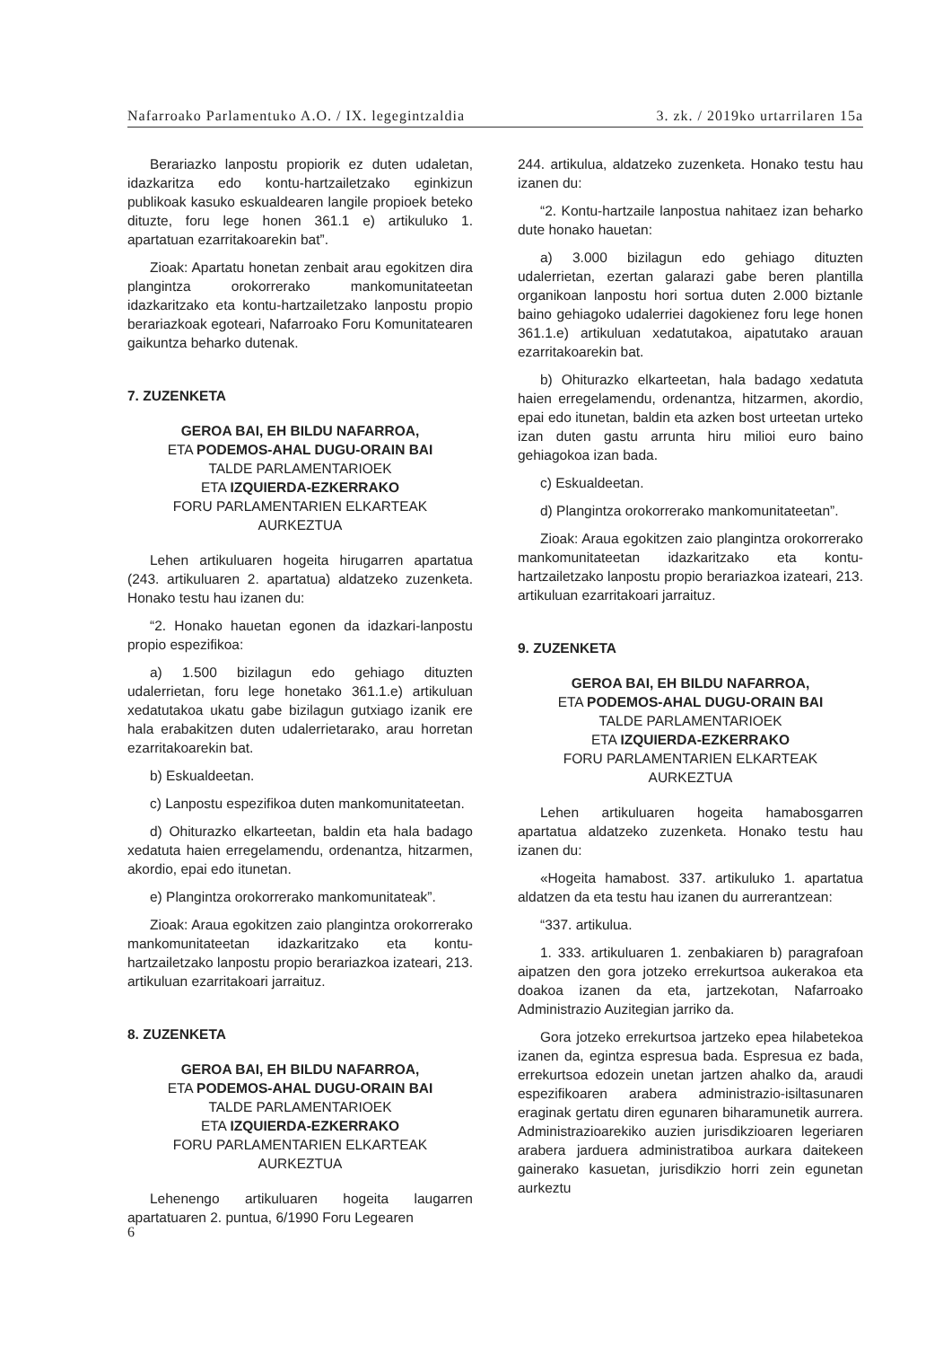Nafarroako Parlamentuko A.O. / IX. legegintzaldia 3. zk. / 2019ko urtarrilaren 15a
Berariazko lanpostu propiorik ez duten udaletan, idazkaritza edo kontu-hartzailetzako eginkizun publikoak kasuko eskualdearen langile propioek beteko dituzte, foru lege honen 361.1 e) artikuluko 1. apartatuan ezarritakoarekin bat”.
Zioak: Apartatu honetan zenbait arau egokitzen dira plangintza orokorrerako mankomunitateetan idazkaritzako eta kontu-hartzailetzako lanpostu propio berariazkoak egoteari, Nafarroako Foru Komunitatearen gaikuntza beharko dutenak.
7. ZUZENKETA
GEROA BAI, EH BILDU NAFARROA,
ETA PODEMOS-AHAL DUGU-ORAIN BAI
TALDE PARLAMENTARIOEK
ETA IZQUIERDA-EZKERRAKO
FORU PARLAMENTARIEN ELKARTEAK
AURKEZTUA
Lehen artikuluaren hogeita hirugarren apartatua (243. artikuluaren 2. apartatua) aldatzeko zuzenketa. Honako testu hau izanen du:
“2. Honako hauetan egonen da idazkari-lanpostu propio espezifikoa:
a) 1.500 bizilagun edo gehiago dituzten udalerrietan, foru lege honetako 361.1.e) artikuluan xedatutakoa ukatu gabe bizilagun gutxiago izanik ere hala erabakitzen duten udalerrietarako, arau horretan ezarritakoarekin bat.
b) Eskualdeetan.
c) Lanpostu espezifikoa duten mankomunitateetan.
d) Ohiturazko elkarteetan, baldin eta hala badago xedatuta haien erregelamendu, ordenantza, hitzarmen, akordio, epai edo itunetan.
e) Plangintza orokorrerako mankomunitateak”.
Zioak: Araua egokitzen zaio plangintza orokorrerako mankomunitateetan idazkaritzako eta kontu-hartzailetzako lanpostu propio berariazkoa izateari, 213. artikuluan ezarritakoari jarraituz.
8. ZUZENKETA
GEROA BAI, EH BILDU NAFARROA,
ETA PODEMOS-AHAL DUGU-ORAIN BAI
TALDE PARLAMENTARIOEK
ETA IZQUIERDA-EZKERRAKO
FORU PARLAMENTARIEN ELKARTEAK
AURKEZTUA
Lehenengo artikuluaren hogeita laugarren apartatuaren 2. puntua, 6/1990 Foru Legearen
244. artikulua, aldatzeko zuzenketa. Honako testu hau izanen du:
“2. Kontu-hartzaile lanpostua nahitaez izan beharko dute honako hauetan:
a) 3.000 bizilagun edo gehiago dituzten udalerrietan, ezertan galarazi gabe beren plantilla organikoan lanpostu hori sortua duten 2.000 biztanle baino gehiagoko udalerriei dagokienez foru lege honen 361.1.e) artikuluan xedatutakoa, aipatutako arauan ezarritakoarekin bat.
b) Ohiturazko elkarteetan, hala badago xedatuta haien erregelamendu, ordenantza, hitzarmen, akordio, epai edo itunetan, baldin eta azken bost urteetan urteko izan duten gastu arrunta hiru milioi euro baino gehiagokoa izan bada.
c) Eskualdeetan.
d) Plangintza orokorrerako mankomunitateetan”.
Zioak: Araua egokitzen zaio plangintza orokorrerako mankomunitateetan idazkaritzako eta kontu-hartzailetzako lanpostu propio berariazkoa izateari, 213. artikuluan ezarritakoari jarraituz.
9. ZUZENKETA
GEROA BAI, EH BILDU NAFARROA,
ETA PODEMOS-AHAL DUGU-ORAIN BAI
TALDE PARLAMENTARIOEK
ETA IZQUIERDA-EZKERRAKO
FORU PARLAMENTARIEN ELKARTEAK
AURKEZTUA
Lehen artikuluaren hogeita hamabosgarren apartatua aldatzeko zuzenketa. Honako testu hau izanen du:
«Hogeita hamabost. 337. artikuluko 1. apartatua aldatzen da eta testu hau izanen du aurrerantzean:
“337. artikulua.
1. 333. artikuluaren 1. zenbakiaren b) paragrafoan aipatzen den gora jotzeko errekurtsoa aukerakoa eta doakoa izanen da eta, jartzekotan, Nafarroako Administrazio Auzitegian jarriko da.
Gora jotzeko errekurtsoa jartzeko epea hilabetekoa izanen da, egintza espresua bada. Espresua ez bada, errekurtsoa edozein unetan jartzen ahalko da, araudi espezifikoaren arabera administrazio-isiltasunaren eraginak gertatu diren egunaren biharamunetik aurrera. Administrazioarekiko auzien jurisdikzioaren legeriaren arabera jarduera administratiboa aurkara daitekeen gainerako kasuetan, jurisdikzio horri zein egunetan aurkeztu
6